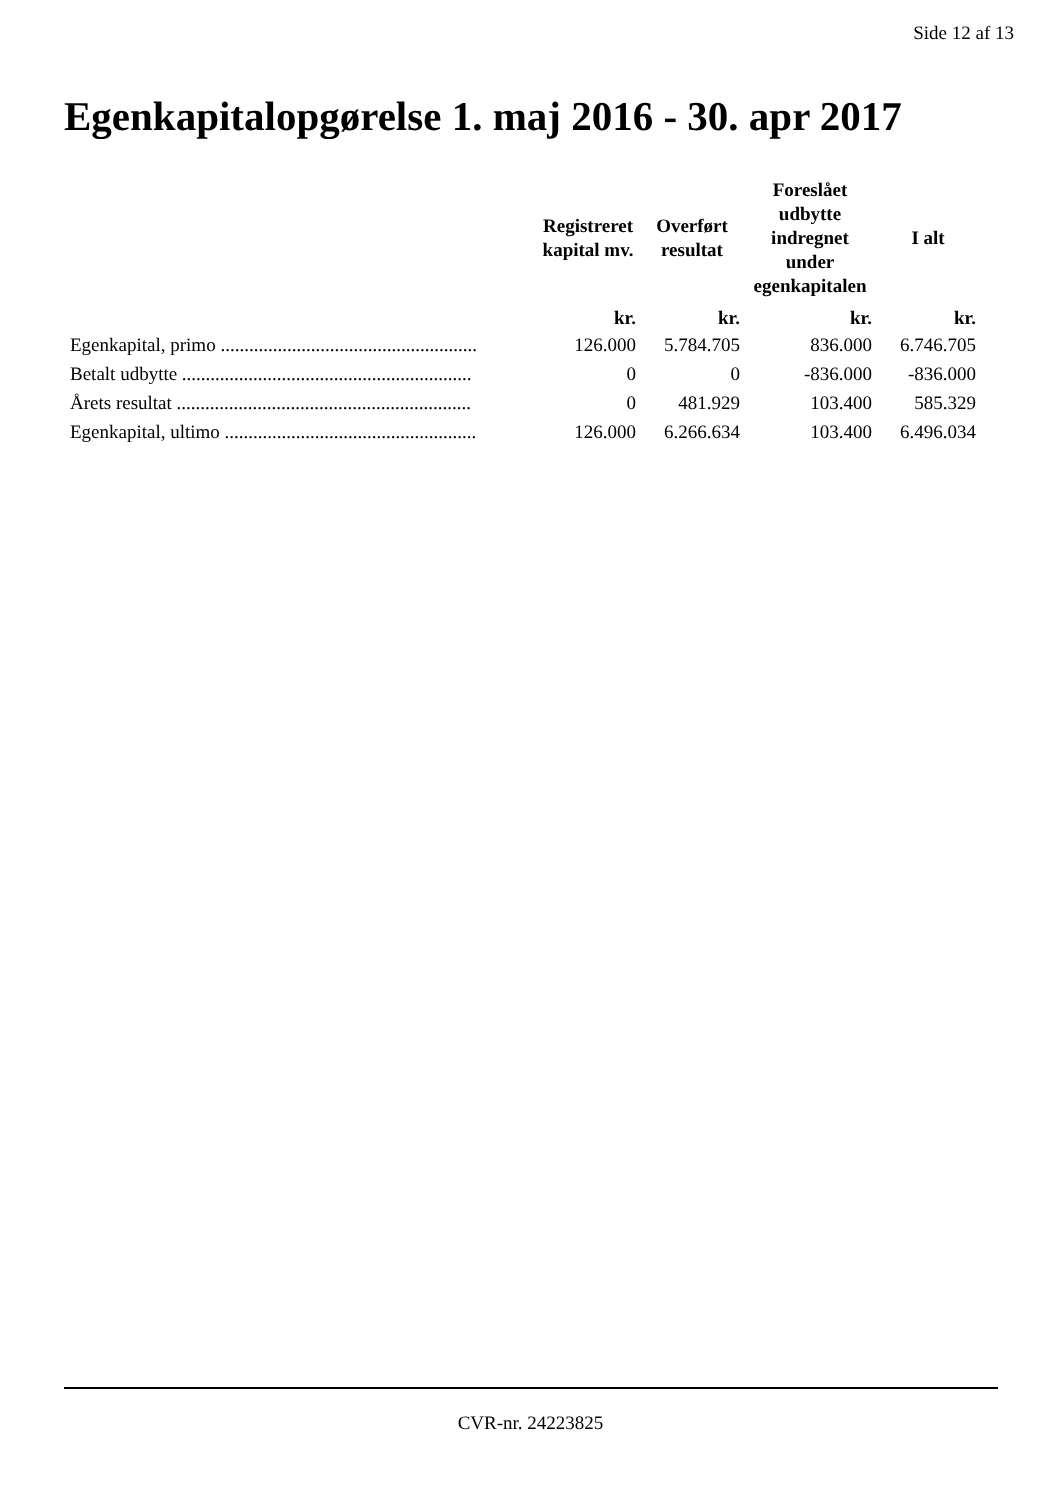Side 12 af 13
Egenkapitalopgørelse 1. maj 2016 - 30. apr 2017
| | Registreret kapital mv. | Overført resultat | Foreslået udbytte indregnet under egenkapitalen | I alt |
| --- | --- | --- | --- | --- |
| | kr. | kr. | kr. | kr. |
| Egenkapital, primo ...................................................... | 126.000 | 5.784.705 | 836.000 | 6.746.705 |
| Betalt udbytte ............................................................. | 0 | 0 | -836.000 | -836.000 |
| Årets resultat .............................................................. | 0 | 481.929 | 103.400 | 585.329 |
| Egenkapital, ultimo ..................................................... | 126.000 | 6.266.634 | 103.400 | 6.496.034 |
CVR-nr. 24223825